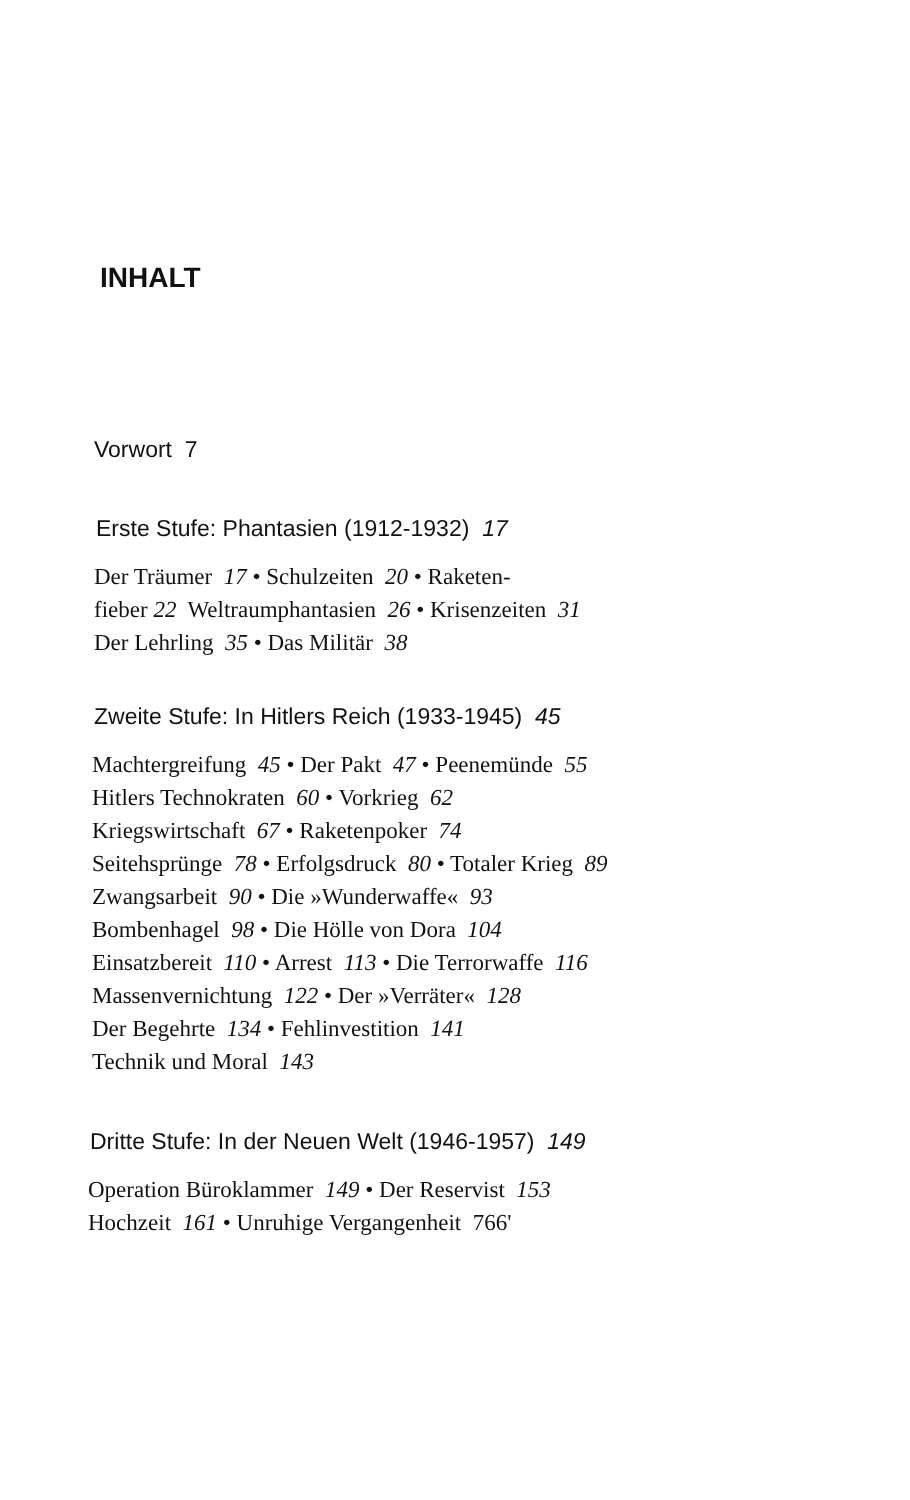INHALT
Vorwort 7
Erste Stufe: Phantasien (1912-1932) 17
Der Träumer 17 • Schulzeiten 20 • Raketen-
fieber 22 Weltraumphantasien 26 • Krisenzeiten 31
Der Lehrling 35 • Das Militär 38
Zweite Stufe: In Hitlers Reich (1933-1945) 45
Machtergreifung 45 • Der Pakt 47 • Peenemünde 55
Hitlers Technokraten 60 • Vorkrieg 62
Kriegswirtschaft 67 • Raketenpoker 74
Seitehsprünge 78 • Erfolgsdruck 80 • Totaler Krieg 89
Zwangsarbeit 90 • Die »Wunderwaffe« 93
Bombenhagel 98 • Die Hölle von Dora 104
Einsatzbereit 110 • Arrest 113 • Die Terrorwaffe 116
Massenvernichtung 122 • Der »Verräter« 128
Der Begehrte 134 • Fehlinvestition 141
Technik und Moral 143
Dritte Stufe: In der Neuen Welt (1946-1957) 149
Operation Büroklammer 149 • Der Reservist 153
Hochzeit 161 • Unruhige Vergangenheit 766'